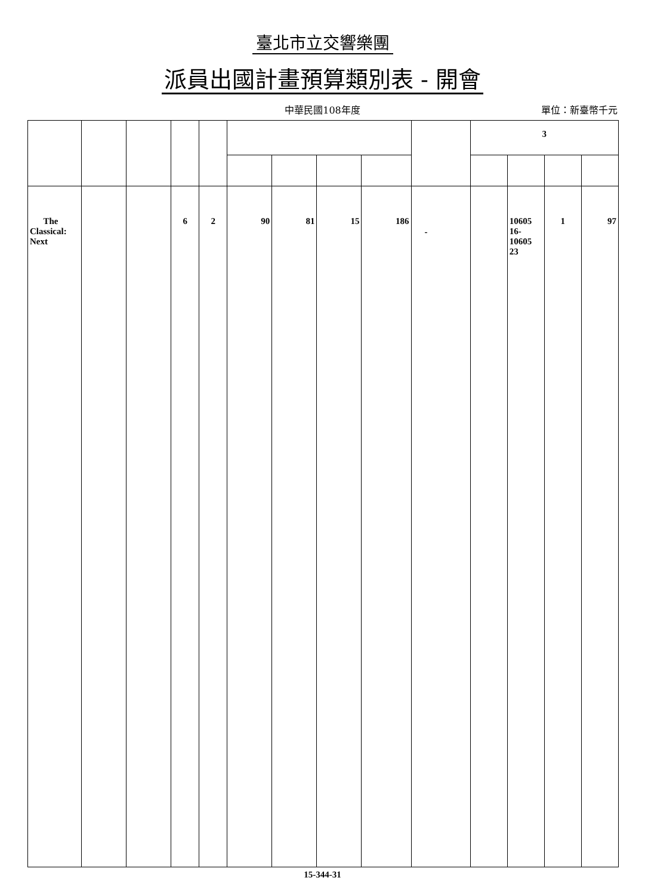臺北市立交響樂團
派員出國計畫預算類別表 - 開會
中華民國108年度
單位：新臺幣千元
| | | | | | | | | | | 3 | | | |
| The Classical: Next | | | 6 | 2 | 90 | 81 | 15 | 186 | - | | 10605 16- 10605 23 | 1 | 97 |
15-344-31